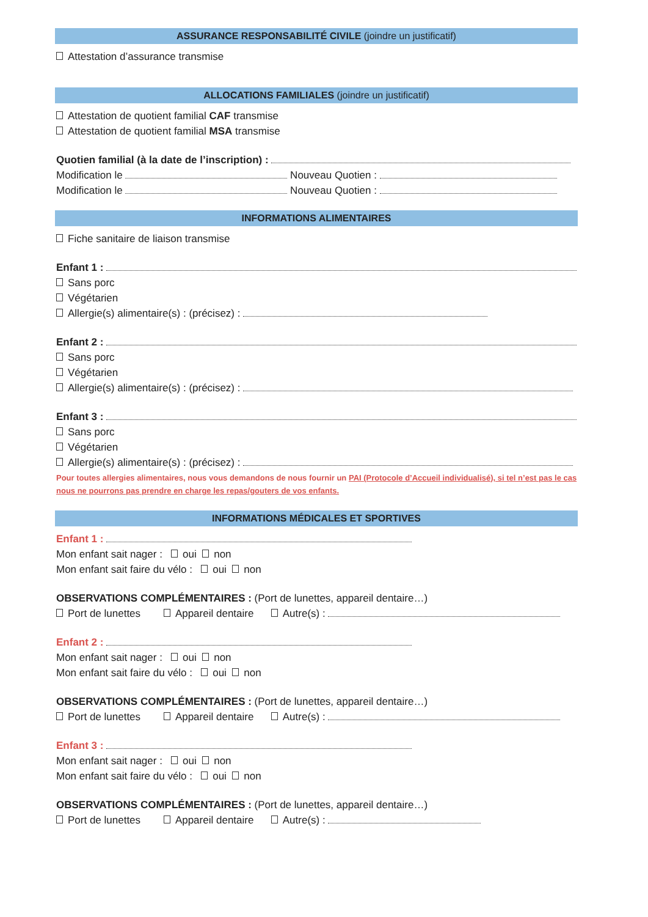ASSURANCE RESPONSABILITÉ CIVILE (joindre un justificatif)
Attestation d’assurance transmise
ALLOCATIONS FAMILIALES (joindre un justificatif)
Attestation de quotient familial CAF transmise
Attestation de quotient familial MSA transmise
Quotien familial (à la date de l’inscription) :
Modification le Nouveau Quotien :
Modification le Nouveau Quotien :
INFORMATIONS ALIMENTAIRES
Fiche sanitaire de liaison transmise
Enfant 1 :
Sans porc
Végétarien
Allergie(s) alimentaire(s) : (précisez) :
Enfant 2 :
Sans porc
Végétarien
Allergie(s) alimentaire(s) : (précisez) :
Enfant 3 :
Sans porc
Végétarien
Allergie(s) alimentaire(s) : (précisez) :
Pour toutes allergies alimentaires, nous vous demandons de nous fournir un PAI (Protocole d’Accueil individualisé), si tel n’est pas le cas nous ne pourrons pas prendre en charge les repas/gouters de vos enfants.
INFORMATIONS MÉDICALES ET SPORTIVES
Enfant 1 :
Mon enfant sait nager : oui non
Mon enfant sait faire du vélo : oui non
OBSERVATIONS COMPLÉMENTAIRES : (Port de lunettes, appareil dentaire…)
Port de lunettes Appareil dentaire Autre(s) :
Enfant 2 :
Mon enfant sait nager : oui non
Mon enfant sait faire du vélo : oui non
OBSERVATIONS COMPLÉMENTAIRES : (Port de lunettes, appareil dentaire…)
Port de lunettes Appareil dentaire Autre(s) :
Enfant 3 :
Mon enfant sait nager : oui non
Mon enfant sait faire du vélo : oui non
OBSERVATIONS COMPLÉMENTAIRES : (Port de lunettes, appareil dentaire…)
Port de lunettes Appareil dentaire Autre(s) :